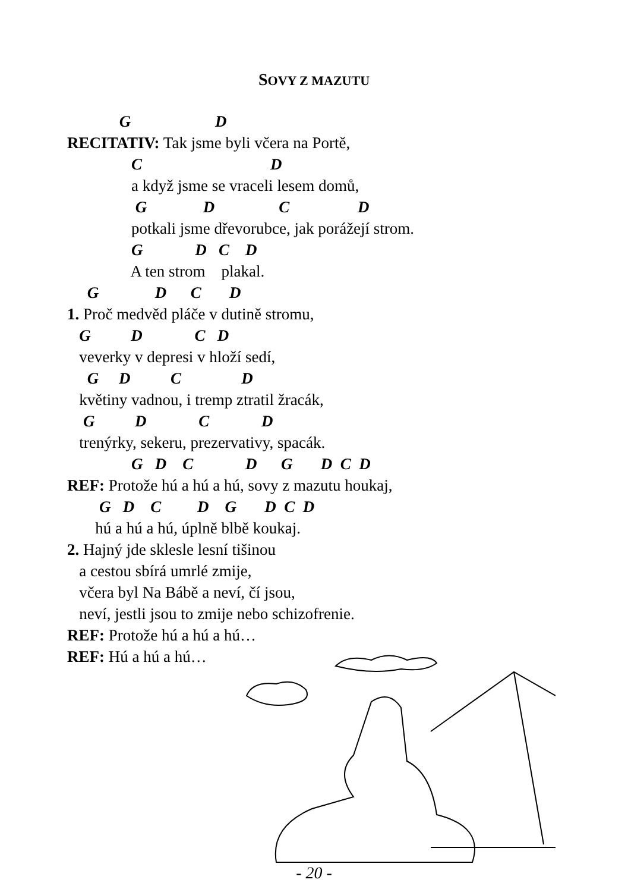SOVY Z MAZUTU
G D
RECITATIV: Tak jsme byli včera na Portě,
C D
a když jsme se vraceli lesem domů,
G D C D
potkali jsme dřevorubce, jak porážejí strom.
G D C D
A ten strom plakal.
G D C D
1. Proč medvěd pláče v dutině stromu,
G D C D
veverky v depresi v hloží sedí,
G D C D
květiny vadnou, i tremp ztratil žracák,
G D C D
trenýrky, sekeru, prezervativy, spacák.
G D C D G D C D
REF: Protože hú a hú a hú, sovy z mazutu houkaj,
G D C D G D C D
hú a hú a hú, úplně blbě koukaj.
2. Hajný jde sklesle lesní tišinou
a cestou sbírá umrlé zmije,
včera byl Na Bábě a neví, čí jsou,
neví, jestli jsou to zmije nebo schizofrenie.
REF: Protože hú a hú a hú…
REF: Hú a hú a hú…
- 20 -